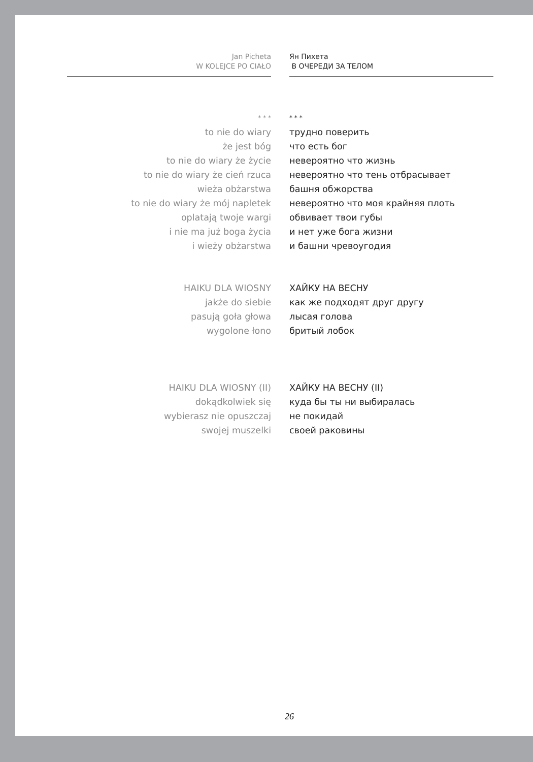Jan Picheta
W KOLEJCE PO CIAŁO
Ян Пихета
В ОЧЕРЕДИ ЗА ТЕЛОМ
* * *
to nie do wiary
że jest bóg
to nie do wiary że życie
to nie do wiary że cień rzuca
wieża obżarstwa
to nie do wiary że mój napletek
oplatają twoje wargi
i nie ma już boga życia
i wieży obżarstwa
* * *
трудно поверить
что есть бог
невероятно что жизнь
невероятно что тень отбрасывает
башня обжорства
невероятно что моя крайняя плоть
обвивает твои губы
и нет уже бога жизни
и башни чревоугодия
HAIKU DLA WIOSNY
jakże do siebie
pasują goła głowa
wygolone łono
ХАЙКУ НА ВЕСНУ
как же подходят друг другу
лысая голова
бритый лобок
HAIKU DLA WIOSNY (II)
dokądkolwiek się
wybierasz nie opuszczaj
swojej muszelki
ХАЙКУ НА ВЕСНУ (II)
куда бы ты ни выбиралась
не покидай
своей раковины
26